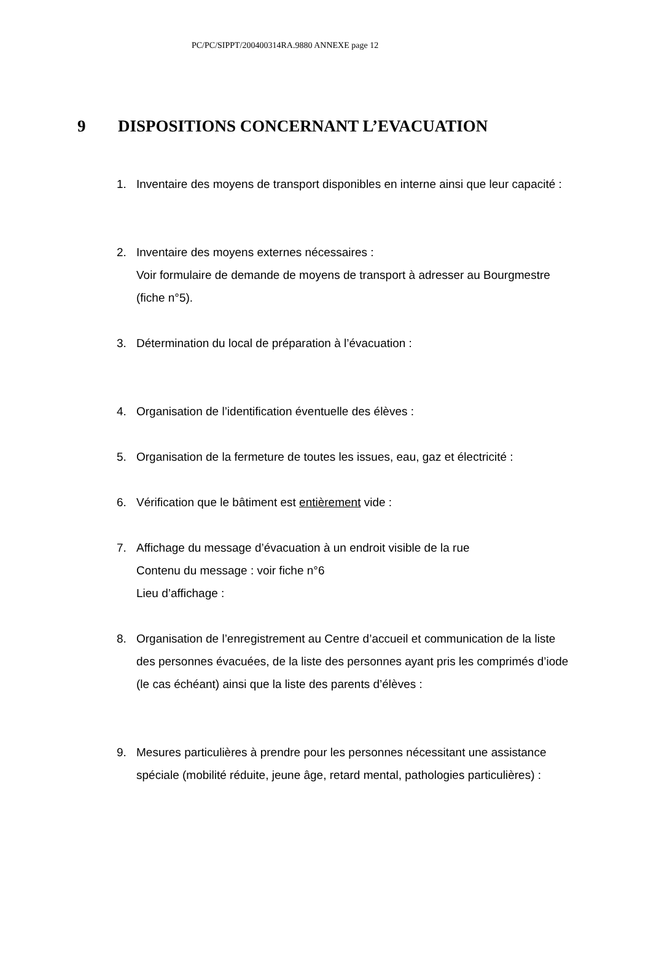PC/PC/SIPPT/200400314RA.9880 ANNEXE page 12
9 DISPOSITIONS CONCERNANT L’EVACUATION
1. Inventaire des moyens de transport disponibles en interne ainsi que leur capacité :
2. Inventaire des moyens externes nécessaires :
Voir formulaire de demande de moyens de transport à adresser au Bourgmestre (fiche n°5).
3. Détermination du local de préparation à l’évacuation :
4. Organisation de l’identification éventuelle des élèves :
5. Organisation de la fermeture de toutes les issues, eau, gaz et électricité :
6. Vérification que le bâtiment est entièrement vide :
7. Affichage du message d’évacuation à un endroit visible de la rue
Contenu du message : voir fiche n°6
Lieu d’affichage :
8. Organisation de l’enregistrement au Centre d’accueil et communication de la liste des personnes évacuées, de la liste des personnes ayant pris les comprimés d’iode (le cas échéant) ainsi que la liste des parents d’élèves :
9. Mesures particulières à prendre pour les personnes nécessitant une assistance spéciale (mobilité réduite, jeune âge, retard mental, pathologies particulières) :